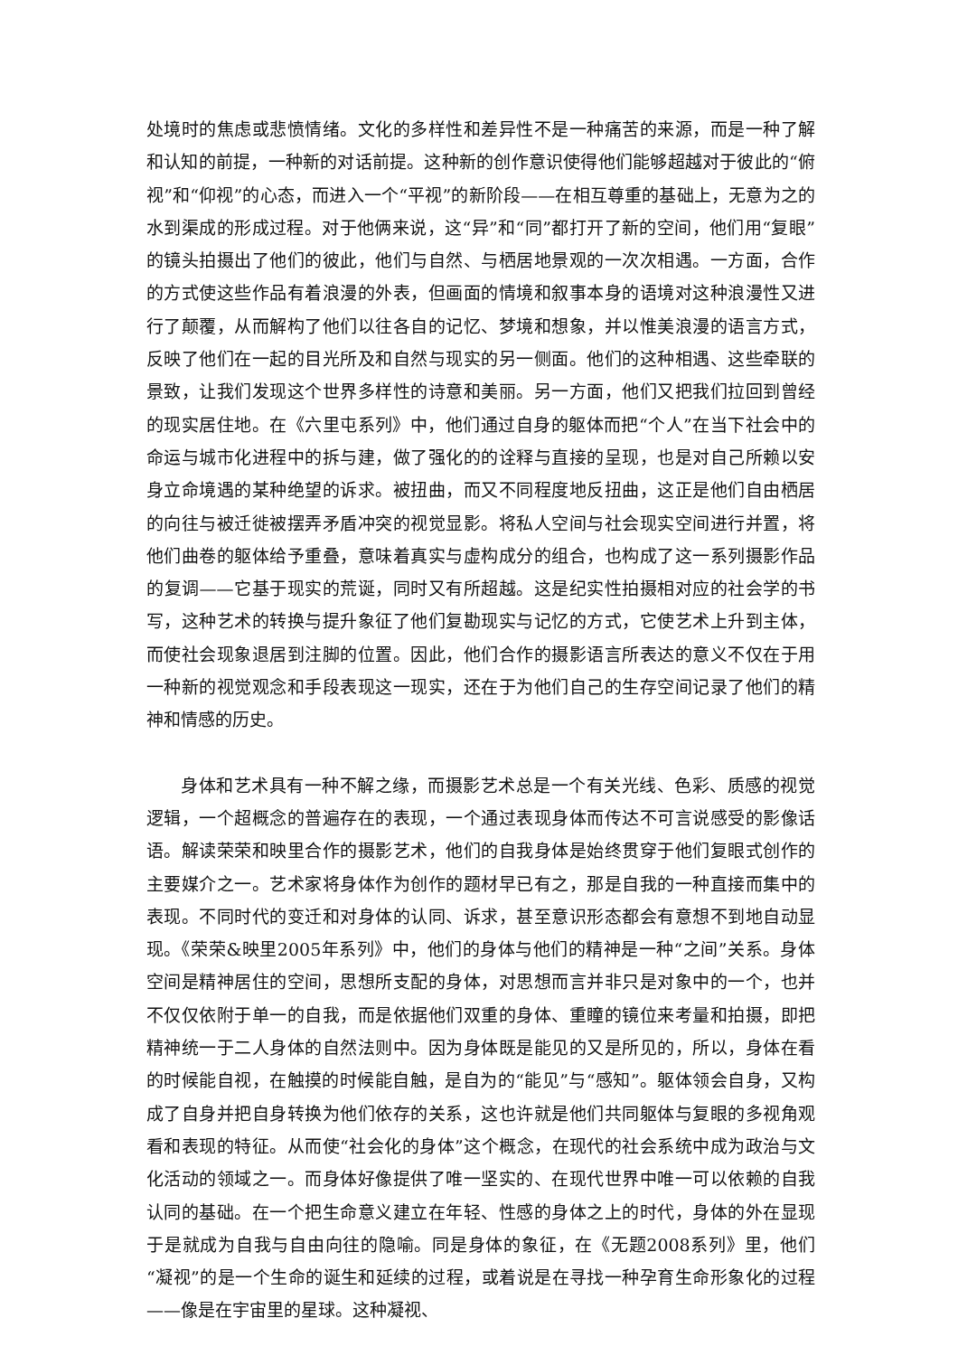处境时的焦虑或悲愤情绪。文化的多样性和差异性不是一种痛苦的来源，而是一种了解和认知的前提，一种新的对话前提。这种新的创作意识使得他们能够超越对于彼此的“俯视”和“仰视”的心态，而进入一个“平视”的新阶段——在相互尊重的基础上，无意为之的水到渠成的形成过程。对于他俩来说，这“异”和“同”都打开了新的空间，他们用“复眼”的镜头拍摄出了他们的彼此，他们与自然、与栖居地景观的一次次相遇。一方面，合作的方式使这些作品有着浪漫的外表，但画面的情境和叙事本身的语境对这种浪漫性又进行了颠覆，从而解构了他们以往各自的记忆、梦境和想象，并以惟美浪漫的语言方式，反映了他们在一起的目光所及和自然与现实的另一侧面。他们的这种相遇、这些牵联的景致，让我们发现这个世界多样性的诗意和美丽。另一方面，他们又把我们拉回到曾经的现实居住地。在《六里屯系列》中，他们通过自身的躯体而把“个人”在当下社会中的命运与城市化进程中的拆与建，做了强化的的诠释与直接的呈现，也是对自己所赖以安身立命境遇的某种绝望的诉求。被扭曲，而又不同程度地反扭曲，这正是他们自由栖居的向往与被迁徙被摆弄矛盾冲突的视觉显影。将私人空间与社会现实空间进行并置，将他们曲卷的躯体给予重叠，意味着真实与虚构成分的组合，也构成了这一系列摄影作品的复调——它基于现实的荒诞，同时又有所超越。这是纪实性拍摄相对应的社会学的书写，这种艺术的转换与提升象征了他们复勘现实与记忆的方式，它使艺术上升到主体，而使社会现象退居到注脚的位置。因此，他们合作的摄影语言所表达的意义不仅在于用一种新的视觉观念和手段表现这一现实，还在于为他们自己的生存空间记录了他们的精神和情感的历史。
身体和艺术具有一种不解之缘，而摄影艺术总是一个有关光线、色彩、质感的视觉逻辑，一个超概念的普遍存在的表现，一个通过表现身体而传达不可言说感受的影像话语。解读荣荣和映里合作的摄影艺术，他们的自我身体是始终贯穿于他们复眼式创作的主要媒介之一。艺术家将身体作为创作的题材早已有之，那是自我的一种直接而集中的表现。不同时代的变迁和对身体的认同、诉求，甚至意识形态都会有意想不到地自动显现。《荣荣&映里2005年系列》中，他们的身体与他们的精神是一种“之间”关系。身体空间是精神居住的空间，思想所支配的身体，对思想而言并非只是对象中的一个，也并不仅仅依附于单一的自我，而是依据他们双重的身体、重瞳的镜位来考量和拍摄，即把精神统一于二人身体的自然法则中。因为身体既是能见的又是所见的，所以，身体在看的时候能自视，在触摸的时候能自触，是自为的“能见”与“感知”。躯体领会自身，又构成了自身并把自身转换为他们依存的关系，这也许就是他们共同躯体与复眼的多视角观看和表现的特征。从而使“社会化的身体”这个概念，在现代的社会系统中成为政治与文化活动的领域之一。而身体好像提供了唯一坚实的、在现代世界中唯一可以依赖的自我认同的基础。在一个把生命意义建立在年轻、性感的身体之上的时代，身体的外在显现于是就成为自我与自由向往的隐喻。同是身体的象征，在《无题2008系列》里，他们“凝视”的是一个生命的诞生和延续的过程，或着说是在寻找一种孕育生命形象化的过程——像是在宇宙里的星球。这种凝视、